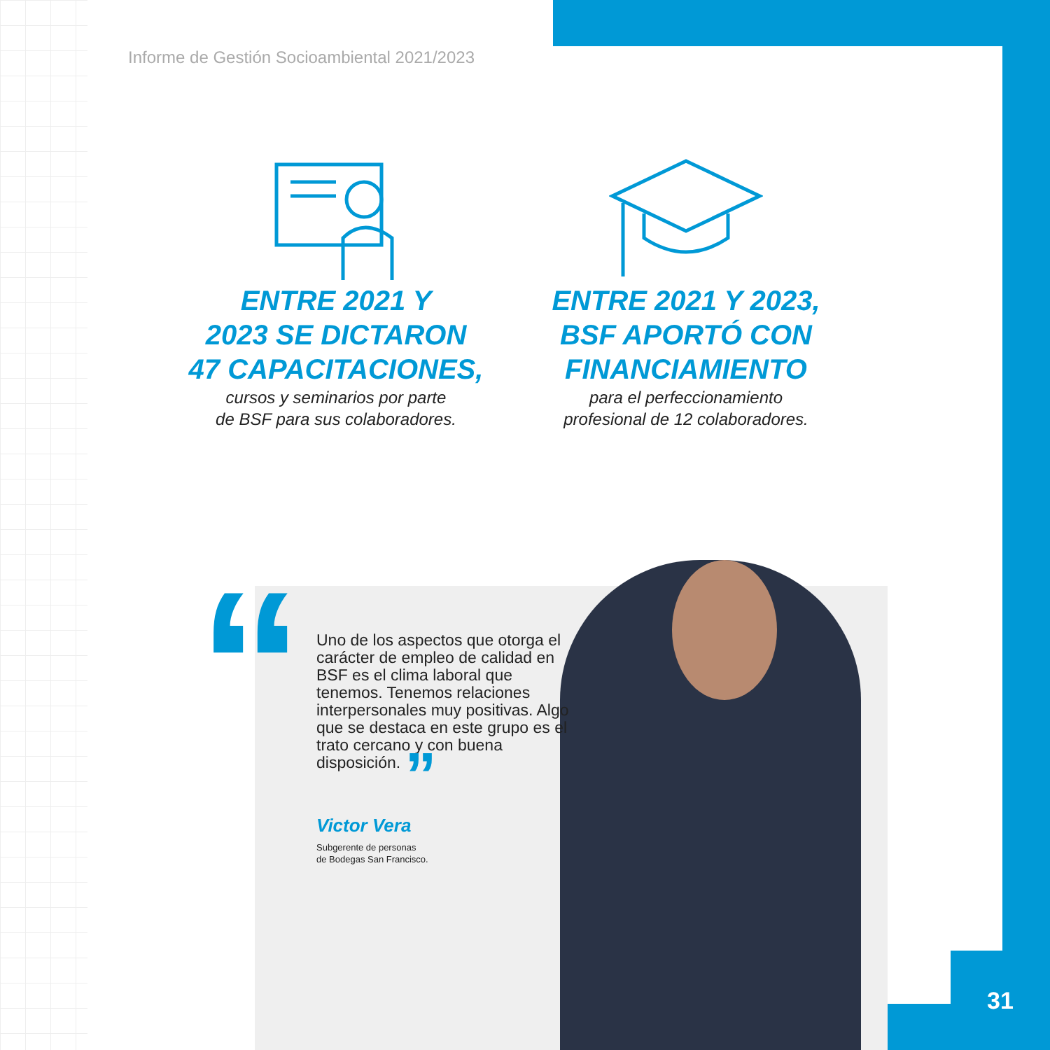Informe de Gestión Socioambiental 2021/2023
ENTRE 2021 Y
2023 SE DICTARON
47 CAPACITACIONES,
cursos y seminarios por parte
de BSF para sus colaboradores.
ENTRE 2021 Y 2023,
BSF APORTÓ CON
FINANCIAMIENTO
para el perfeccionamiento
profesional de 12 colaboradores.
“
Uno de los aspectos que otorga el carácter de empleo de calidad en BSF es el clima laboral que tenemos. Tenemos relaciones interpersonales muy positivas. Algo que se destaca en este grupo es el trato cercano y con buena disposición. ”
Victor Vera
Subgerente de personas
de Bodegas San Francisco.
31